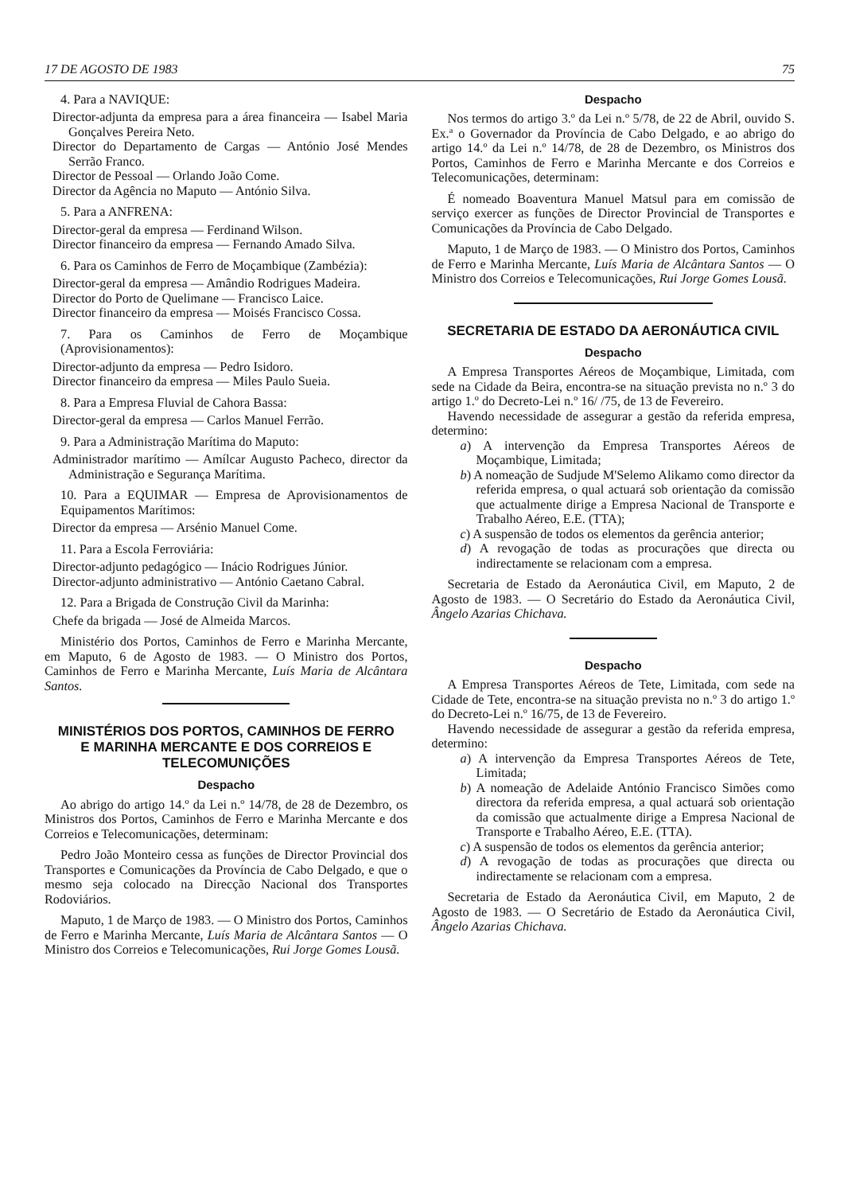17 DE AGOSTO DE 1983 75
4. Para a NAVIQUE:
Director-adjunta da empresa para a área financeira — Isabel Maria Gonçalves Pereira Neto.
Director do Departamento de Cargas — António José Mendes Serrão Franco.
Director de Pessoal — Orlando João Come.
Director da Agência no Maputo — António Silva.
5. Para a ANFRENA:
Director-geral da empresa — Ferdinand Wilson.
Director financeiro da empresa — Fernando Amado Silva.
6. Para os Caminhos de Ferro de Moçambique (Zambézia):
Director-geral da empresa — Amândio Rodrigues Madeira.
Director do Porto de Quelimane — Francisco Laice.
Director financeiro da empresa — Moisés Francisco Cossa.
7. Para os Caminhos de Ferro de Moçambique (Aprovisionamentos):
Director-adjunto da empresa — Pedro Isidoro.
Director financeiro da empresa — Miles Paulo Sueia.
8. Para a Empresa Fluvial de Cahora Bassa:
Director-geral da empresa — Carlos Manuel Ferrão.
9. Para a Administração Marítima do Maputo:
Administrador marítimo — Amílcar Augusto Pacheco, director da Administração e Segurança Marítima.
10. Para a EQUIMAR — Empresa de Aprovisionamentos de Equipamentos Marítimos:
Director da empresa — Arsénio Manuel Come.
11. Para a Escola Ferroviária:
Director-adjunto pedagógico — Inácio Rodrigues Júnior.
Director-adjunto administrativo — António Caetano Cabral.
12. Para a Brigada de Construção Civil da Marinha:
Chefe da brigada — José de Almeida Marcos.
Ministério dos Portos, Caminhos de Ferro e Marinha Mercante, em Maputo, 6 de Agosto de 1983. — O Ministro dos Portos, Caminhos de Ferro e Marinha Mercante, Luís Maria de Alcântara Santos.
MINISTÉRIOS DOS PORTOS, CAMINHOS DE FERRO
E MARINHA MERCANTE E DOS CORREIOS E TELECOMUNIÇÕES
Despacho
Ao abrigo do artigo 14.º da Lei n.º 14/78, de 28 de Dezembro, os Ministros dos Portos, Caminhos de Ferro e Marinha Mercante e dos Correios e Telecomunicações, determinam:
Pedro João Monteiro cessa as funções de Director Provincial dos Transportes e Comunicações da Província de Cabo Delgado, e que o mesmo seja colocado na Direcção Nacional dos Transportes Rodoviários.
Maputo, 1 de Março de 1983. — O Ministro dos Portos, Caminhos de Ferro e Marinha Mercante, Luís Maria de Alcântara Santos — O Ministro dos Correios e Telecomunicações, Rui Jorge Gomes Lousã.
Despacho
Nos termos do artigo 3.º da Lei n.º 5/78, de 22 de Abril, ouvido S. Ex.ª o Governador da Província de Cabo Delgado, e ao abrigo do artigo 14.º da Lei n.º 14/78, de 28 de Dezembro, os Ministros dos Portos, Caminhos de Ferro e Marinha Mercante e dos Correios e Telecomunicações, determinam:
É nomeado Boaventura Manuel Matsul para em comissão de serviço exercer as funções de Director Provincial de Transportes e Comunicações da Província de Cabo Delgado.
Maputo, 1 de Março de 1983. — O Ministro dos Portos, Caminhos de Ferro e Marinha Mercante, Luís Maria de Alcântara Santos — O Ministro dos Correios e Telecomunicações, Rui Jorge Gomes Lousã.
SECRETARIA DE ESTADO DA AERONÁUTICA CIVIL
Despacho
A Empresa Transportes Aéreos de Moçambique, Limitada, com sede na Cidade da Beira, encontra-se na situação prevista no n.º 3 do artigo 1.º do Decreto-Lei n.º 16/ /75, de 13 de Fevereiro.
Havendo necessidade de assegurar a gestão da referida empresa, determino:
a) A intervenção da Empresa Transportes Aéreos de Moçambique, Limitada;
b) A nomeação de Sudjude M'Selemo Alikamo como director da referida empresa, o qual actuará sob orientação da comissão que actualmente dirige a Empresa Nacional de Transporte e Trabalho Aéreo, E.E. (TTA);
c) A suspensão de todos os elementos da gerência anterior;
d) A revogação de todas as procurações que directa ou indirectamente se relacionam com a empresa.
Secretaria de Estado da Aeronáutica Civil, em Maputo, 2 de Agosto de 1983. — O Secretário do Estado da Aeronáutica Civil, Ângelo Azarias Chichava.
Despacho
A Empresa Transportes Aéreos de Tete, Limitada, com sede na Cidade de Tete, encontra-se na situação prevista no n.º 3 do artigo 1.º do Decreto-Lei n.º 16/75, de 13 de Fevereiro.
Havendo necessidade de assegurar a gestão da referida empresa, determino:
a) A intervenção da Empresa Transportes Aéreos de Tete, Limitada;
b) A nomeação de Adelaide António Francisco Simões como directora da referida empresa, a qual actuará sob orientação da comissão que actualmente dirige a Empresa Nacional de Transporte e Trabalho Aéreo, E.E. (TTA).
c) A suspensão de todos os elementos da gerência anterior;
d) A revogação de todas as procurações que directa ou indirectamente se relacionam com a empresa.
Secretaria de Estado da Aeronáutica Civil, em Maputo, 2 de Agosto de 1983. — O Secretário de Estado da Aeronáutica Civil, Ângelo Azarias Chichava.